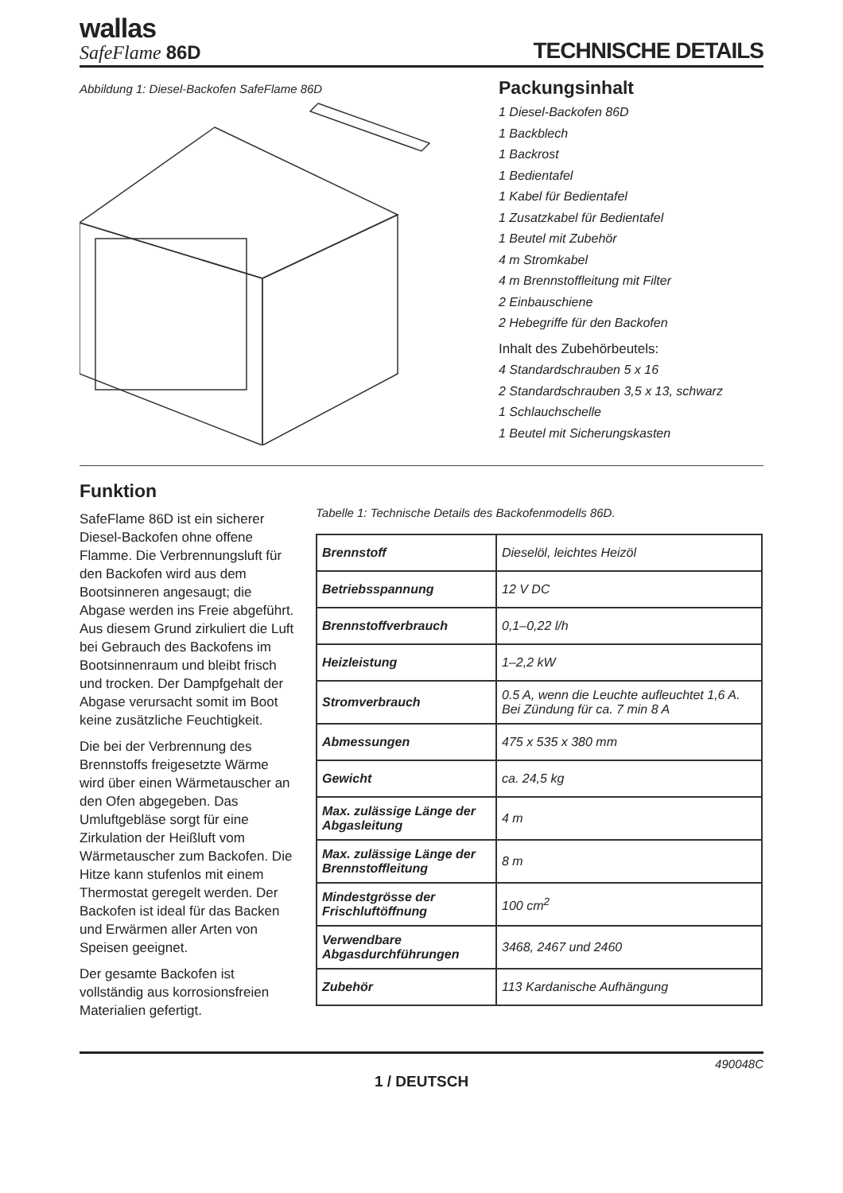wallas
SafeFlame 86D
TECHNISCHE DETAILS
Abbildung 1: Diesel-Backofen SafeFlame 86D
Packungsinhalt
1 Diesel-Backofen 86D
1 Backblech
1 Backrost
1 Bedientafel
1 Kabel für Bedientafel
1 Zusatzkabel für Bedientafel
1 Beutel mit Zubehör
4 m Stromkabel
4 m Brennstoffleitung mit Filter
2 Einbauschiene
2 Hebegriffe für den Backofen
Inhalt des Zubehörbeutels:
4 Standardschrauben 5 x 16
2 Standardschrauben 3,5 x 13, schwarz
1 Schlauchschelle
1 Beutel mit Sicherungskasten
Funktion
SafeFlame 86D ist ein sicherer Diesel-Backofen ohne offene Flamme. Die Verbrennungsluft für den Backofen wird aus dem Bootsinneren angesaugt; die Abgase werden ins Freie abgeführt. Aus diesem Grund zirkuliert die Luft bei Gebrauch des Backofens im Bootsinnenraum und bleibt frisch und trocken. Der Dampfgehalt der Abgase verursacht somit im Boot keine zusätzliche Feuchtigkeit.
Die bei der Verbrennung des Brennstoffs freigesetzte Wärme wird über einen Wärmetauscher an den Ofen abgegeben. Das Umluftgebläse sorgt für eine Zirkulation der Heißluft vom Wärmetauscher zum Backofen. Die Hitze kann stufenlos mit einem Thermostat geregelt werden. Der Backofen ist ideal für das Backen und Erwärmen aller Arten von Speisen geeignet.
Der gesamte Backofen ist vollständig aus korrosionsfreien Materialien gefertigt.
Tabelle 1: Technische Details des Backofenmodells 86D.
| Brennstoff | Dieselöl, leichtes Heizöl |
| Betriebsspannung | 12 V DC |
| Brennstoffverbrauch | 0,1–0,22 l/h |
| Heizleistung | 1–2,2 kW |
| Stromverbrauch | 0.5 A, wenn die Leuchte aufleuchtet 1,6 A. Bei Zündung für ca. 7 min 8 A |
| Abmessungen | 475 x 535 x 380 mm |
| Gewicht | ca. 24,5 kg |
| Max. zulässige Länge der Abgasleitung | 4 m |
| Max. zulässige Länge der Brennstoffleitung | 8 m |
| Mindestgrösse der Frischluftöffnung | 100 cm<sup>2</sup> |
| Verwendbare Abgasdurchführungen | 3468, 2467 und 2460 |
| Zubehör | 113 Kardanische Aufhängung |
490048C
1 / DEUTSCH